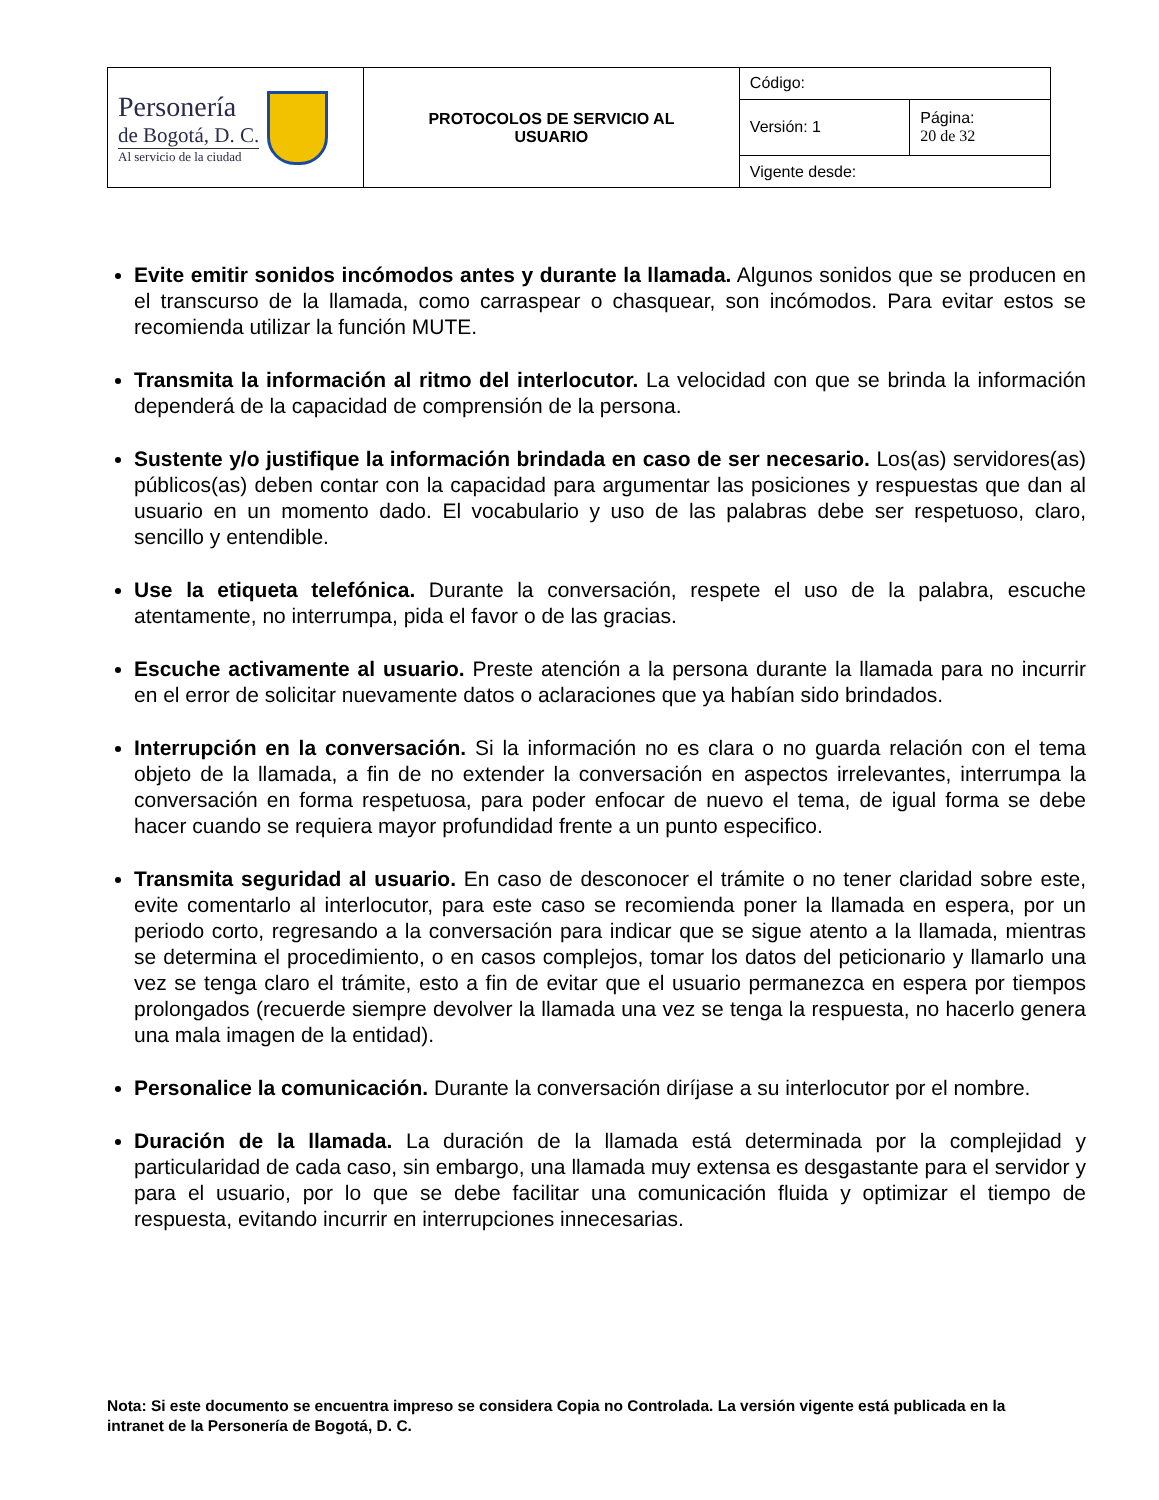| Personería de Bogotá, D. C. Al servicio de la ciudad | PROTOCOLOS DE SERVICIO AL USUARIO | Código: | |
| | | Versión: 1 | Página: 20 de 32 |
| | | Vigente desde: | |
Evite emitir sonidos incómodos antes y durante la llamada. Algunos sonidos que se producen en el transcurso de la llamada, como carraspear o chasquear, son incómodos. Para evitar estos se recomienda utilizar la función MUTE.
Transmita la información al ritmo del interlocutor. La velocidad con que se brinda la información dependerá de la capacidad de comprensión de la persona.
Sustente y/o justifique la información brindada en caso de ser necesario. Los(as) servidores(as) públicos(as) deben contar con la capacidad para argumentar las posiciones y respuestas que dan al usuario en un momento dado. El vocabulario y uso de las palabras debe ser respetuoso, claro, sencillo y entendible.
Use la etiqueta telefónica. Durante la conversación, respete el uso de la palabra, escuche atentamente, no interrumpa, pida el favor o de las gracias.
Escuche activamente al usuario. Preste atención a la persona durante la llamada para no incurrir en el error de solicitar nuevamente datos o aclaraciones que ya habían sido brindados.
Interrupción en la conversación. Si la información no es clara o no guarda relación con el tema objeto de la llamada, a fin de no extender la conversación en aspectos irrelevantes, interrumpa la conversación en forma respetuosa, para poder enfocar de nuevo el tema, de igual forma se debe hacer cuando se requiera mayor profundidad frente a un punto especifico.
Transmita seguridad al usuario. En caso de desconocer el trámite o no tener claridad sobre este, evite comentarlo al interlocutor, para este caso se recomienda poner la llamada en espera, por un periodo corto, regresando a la conversación para indicar que se sigue atento a la llamada, mientras se determina el procedimiento, o en casos complejos, tomar los datos del peticionario y llamarlo una vez se tenga claro el trámite, esto a fin de evitar que el usuario permanezca en espera por tiempos prolongados (recuerde siempre devolver la llamada una vez se tenga la respuesta, no hacerlo genera una mala imagen de la entidad).
Personalice la comunicación. Durante la conversación diríjase a su interlocutor por el nombre.
Duración de la llamada. La duración de la llamada está determinada por la complejidad y particularidad de cada caso, sin embargo, una llamada muy extensa es desgastante para el servidor y para el usuario, por lo que se debe facilitar una comunicación fluida y optimizar el tiempo de respuesta, evitando incurrir en interrupciones innecesarias.
Nota: Si este documento se encuentra impreso se considera Copia no Controlada. La versión vigente está publicada en la intranet de la Personería de Bogotá, D. C.